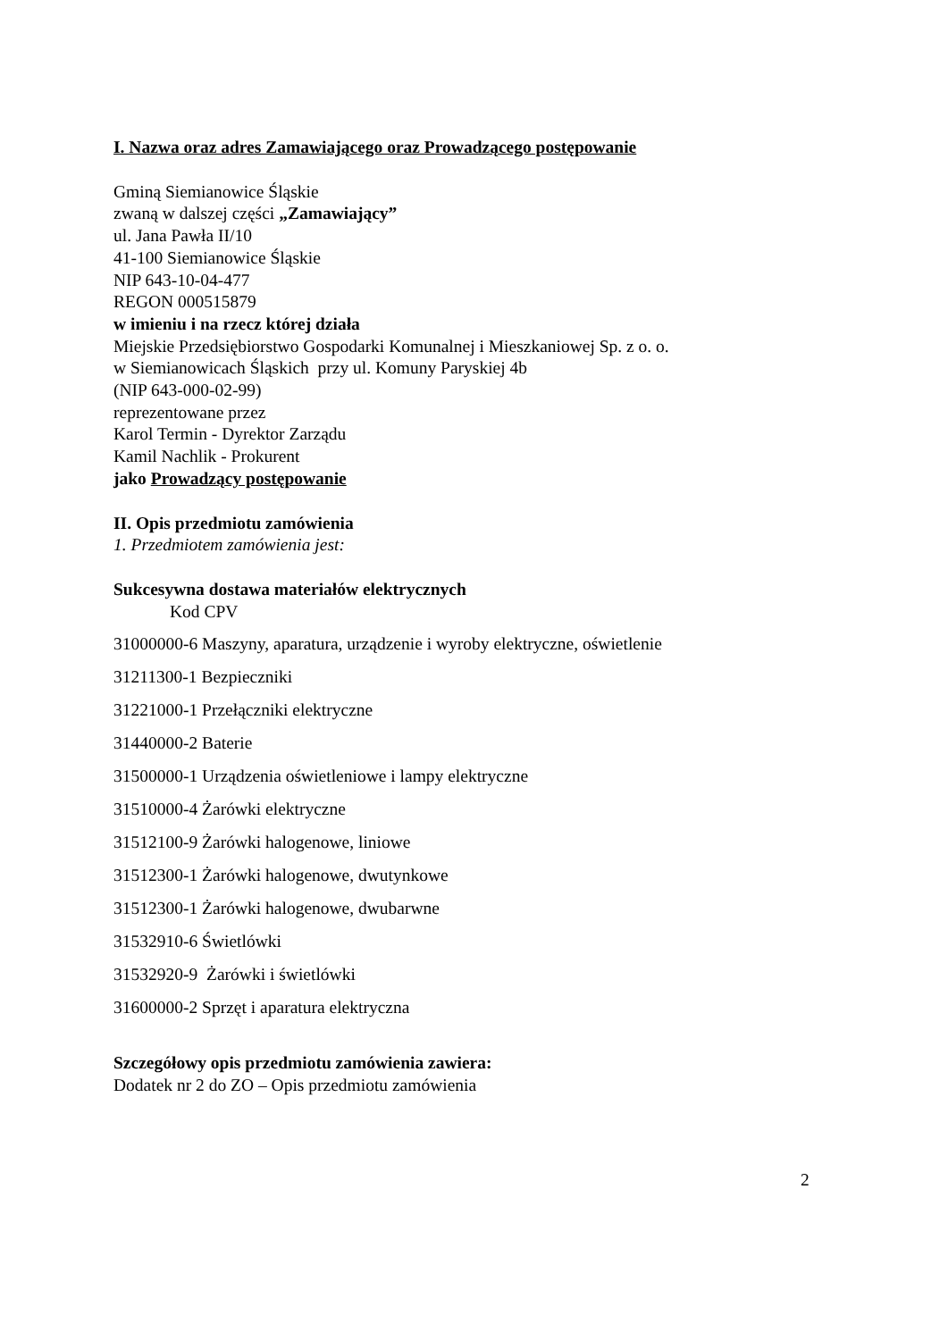I. Nazwa oraz adres Zamawiającego oraz Prowadzącego postępowanie
Gminą Siemianowice Śląskie
zwaną w dalszej części „Zamawiający”
ul. Jana Pawła II/10
41-100 Siemianowice Śląskie
NIP 643-10-04-477
REGON 000515879
w imieniu i na rzecz której działa
Miejskie Przedsiębiorstwo Gospodarki Komunalnej i Mieszkaniowej Sp. z o. o.
w Siemianowicach Śląskich przy ul. Komuny Paryskiej 4b
(NIP 643-000-02-99)
reprezentowane przez
Karol Termin - Dyrektor Zarządu
Kamil Nachlik - Prokurent
jako Prowadzący postępowanie
II. Opis przedmiotu zamówienia
1. Przedmiotem zamówienia jest:
Sukcesywna dostawa materiałów elektrycznych
Kod CPV
31000000-6 Maszyny, aparatura, urządzenie i wyroby elektryczne, oświetlenie
31211300-1 Bezpieczniki
31221000-1 Przełączniki elektryczne
31440000-2 Baterie
31500000-1 Urządzenia oświetleniowe i lampy elektryczne
31510000-4 Żarówki elektryczne
31512100-9 Żarówki halogenowe, liniowe
31512300-1 Żarówki halogenowe, dwutynkowe
31512300-1 Żarówki halogenowe, dwubarwne
31532910-6 Świetlówki
31532920-9 Żarówki i świetlówki
31600000-2 Sprzęt i aparatura elektryczna
Szczegółowy opis przedmiotu zamówienia zawiera:
Dodatek nr 2 do ZO – Opis przedmiotu zamówienia
2